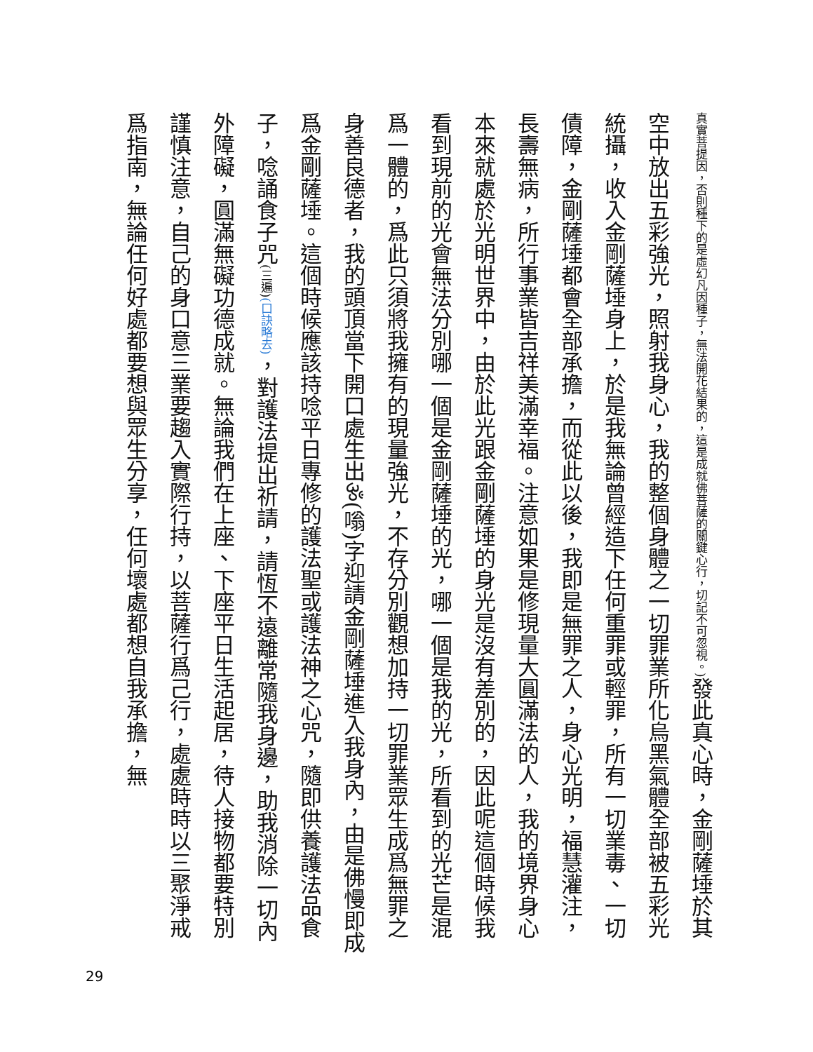真實菩提因，否則種下的是虛幻凡因種子，無法開花結果的，這是成就佛菩薩的關鍵心行，切記不可忽視。) 發此真心時，金剛薩埵於其空中放出五彩強光，照射我身心，我的整個身體之一切罪業所化烏黑氣體全部被五彩光統攝，收入金剛薩埵身上，於是我無論曾經造下任何重罪或輕罪，所有一切業毒、一切債障，金剛薩埵都會全部承擔，而從此以後，我即是無罪之人，身心光明，福慧灌注，長壽無病，所行事業皆吉祥美滿幸福。注意如果是修現量大圓滿法的人，我的境界身心本來就處於光明世界中，由於此光跟金剛薩埵的身光是沒有差別的，因此呢這個時候我看到現前的光會無法分別哪一個是金剛薩埵的光，哪一個是我的光，所看到的光芒是混爲一體的，爲此只須將我擁有的現量強光，不存分別觀想加持一切罪業眾生成爲無罪之身善良德者，我的頭頂當下開口處生出ॐ(嗡)字迎請金剛薩埵進入我身內，由是佛慢即成爲金剛薩埵。這個時候應該持唸平日專修的護法聖或護法神之心咒，隨即供養護法品食子，唸誦食子咒(三遍)(口訣略去)，對護法提出祈請，請恆不遠離常隨我身邊，助我消除一切內外障礙，圓滿無礙功德成就。無論我們在上座、下座平日生活起居，待人接物都要特別謹慎注意，自己的身口意三業要趨入實際行持，以菩薩行爲己行，處處時時以三聚淨戒爲指南，無論任何好處都要想與眾生分享，任何壞處都想自我承擔，無
29